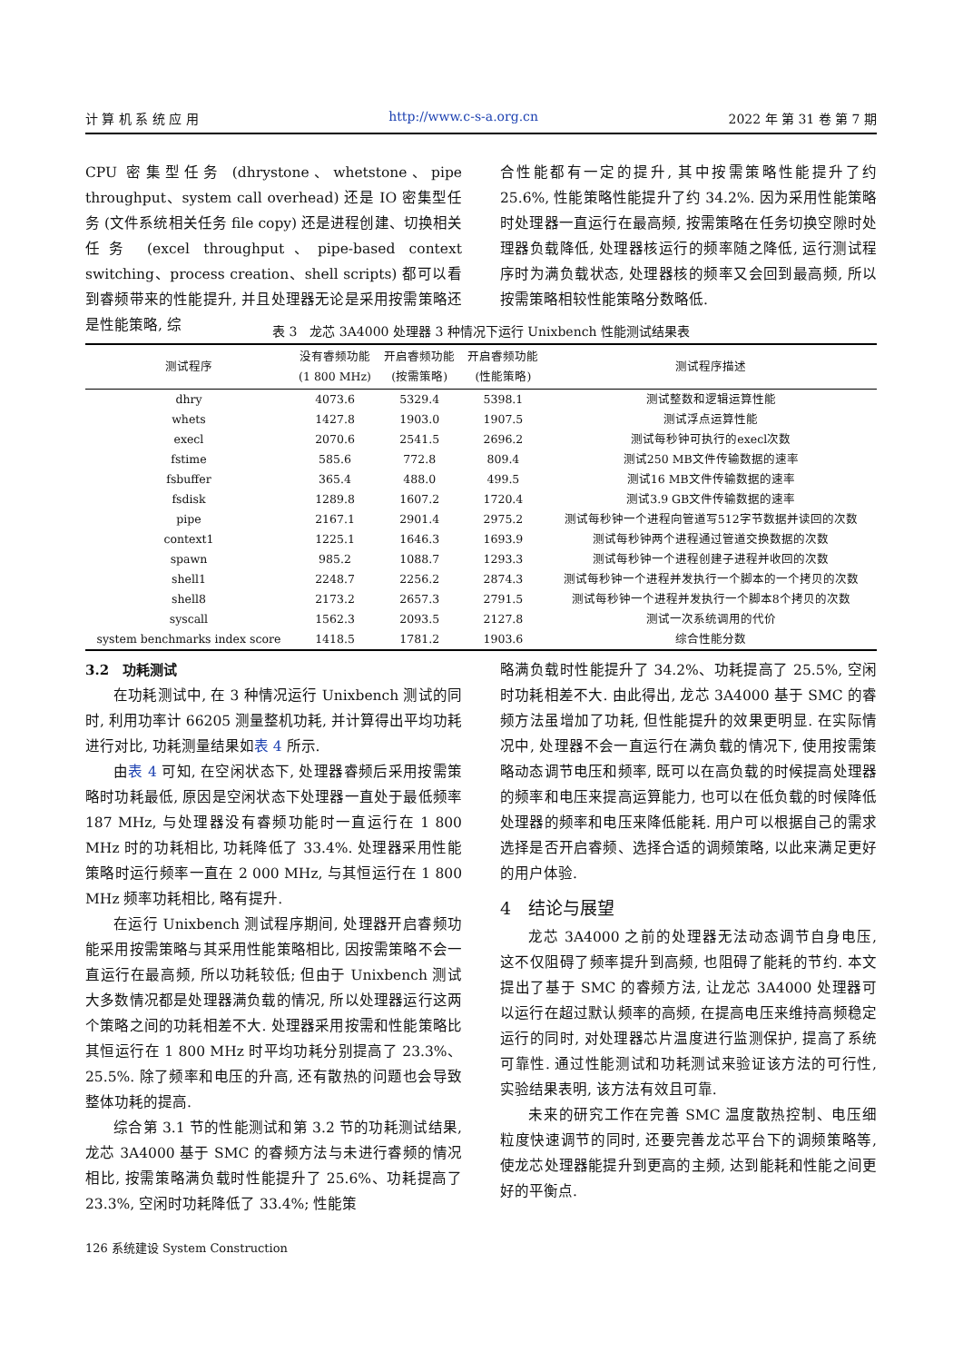计 算 机 系 统 应 用 http://www.c-s-a.org.cn 2022 年 第 31 卷 第 7 期
CPU 密集型任务 (dhrystone、whetstone、pipe throughput、system call overhead) 还是 IO 密集型任务 (文件系统相关任务 file copy) 还是进程创建、切换相关任务 (excel throughput、pipe-based context switching、process creation、shell scripts) 都可以看到睿频带来的性能提升, 并且处理器无论是采用按需策略还是性能策略, 综
合性能都有一定的提升, 其中按需策略性能提升了约 25.6%, 性能策略性能提升了约 34.2%. 因为采用性能策略时处理器一直运行在最高频, 按需策略在任务切换空隙时处理器负载降低, 处理器核运行的频率随之降低, 运行测试程序时为满负载状态, 处理器核的频率又会回到最高频, 所以按需策略相较性能策略分数略低.
表 3　龙芯 3A4000 处理器 3 种情况下运行 Unixbench 性能测试结果表
| 测试程序 | 没有睿频功能 (1 800 MHz) | 开启睿频功能 (按需策略) | 开启睿频功能 (性能策略) | 测试程序描述 |
| --- | --- | --- | --- | --- |
| dhry | 4073.6 | 5329.4 | 5398.1 | 测试整数和逻辑运算性能 |
| whets | 1427.8 | 1903.0 | 1907.5 | 测试浮点运算性能 |
| execl | 2070.6 | 2541.5 | 2696.2 | 测试每秒钟可执行的execl次数 |
| fstime | 585.6 | 772.8 | 809.4 | 测试250 MB文件传输数据的速率 |
| fsbuffer | 365.4 | 488.0 | 499.5 | 测试16 MB文件传输数据的速率 |
| fsdisk | 1289.8 | 1607.2 | 1720.4 | 测试3.9 GB文件传输数据的速率 |
| pipe | 2167.1 | 2901.4 | 2975.2 | 测试每秒钟一个进程向管道写512字节数据并读回的次数 |
| context1 | 1225.1 | 1646.3 | 1693.9 | 测试每秒钟两个进程通过管道交换数据的次数 |
| spawn | 985.2 | 1088.7 | 1293.3 | 测试每秒钟一个进程创建子进程并收回的次数 |
| shell1 | 2248.7 | 2256.2 | 2874.3 | 测试每秒钟一个进程并发执行一个脚本的一个拷贝的次数 |
| shell8 | 2173.2 | 2657.3 | 2791.5 | 测试每秒钟一个进程并发执行一个脚本8个拷贝的次数 |
| syscall | 1562.3 | 2093.5 | 2127.8 | 测试一次系统调用的代价 |
| system benchmarks index score | 1418.5 | 1781.2 | 1903.6 | 综合性能分数 |
3.2　功耗测试
在功耗测试中, 在 3 种情况运行 Unixbench 测试的同时, 利用功率计 66205 测量整机功耗, 并计算得出平均功耗进行对比, 功耗测量结果如表 4 所示.
由表 4 可知, 在空闲状态下, 处理器睿频后采用按需策略时功耗最低, 原因是空闲状态下处理器一直处于最低频率 187 MHz, 与处理器没有睿频功能时一直运行在 1 800 MHz 时的功耗相比, 功耗降低了 33.4%. 处理器采用性能策略时运行频率一直在 2 000 MHz, 与其恒运行在 1 800 MHz 频率功耗相比, 略有提升.
在运行 Unixbench 测试程序期间, 处理器开启睿频功能采用按需策略与其采用性能策略相比, 因按需策略不会一直运行在最高频, 所以功耗较低; 但由于 Unixbench 测试大多数情况都是处理器满负载的情况, 所以处理器运行这两个策略之间的功耗相差不大. 处理器采用按需和性能策略比其恒运行在 1 800 MHz 时平均功耗分别提高了 23.3%、25.5%. 除了频率和电压的升高, 还有散热的问题也会导致整体功耗的提高.
综合第 3.1 节的性能测试和第 3.2 节的功耗测试结果, 龙芯 3A4000 基于 SMC 的睿频方法与未进行睿频的情况相比, 按需策略满负载时性能提升了 25.6%、功耗提高了 23.3%, 空闲时功耗降低了 33.4%; 性能策
略满负载时性能提升了 34.2%、功耗提高了 25.5%, 空闲时功耗相差不大. 由此得出, 龙芯 3A4000 基于 SMC 的睿频方法虽增加了功耗, 但性能提升的效果更明显. 在实际情况中, 处理器不会一直运行在满负载的情况下, 使用按需策略动态调节电压和频率, 既可以在高负载的时候提高处理器的频率和电压来提高运算能力, 也可以在低负载的时候降低处理器的频率和电压来降低能耗. 用户可以根据自己的需求选择是否开启睿频、选择合适的调频策略, 以此来满足更好的用户体验.
4　结论与展望
龙芯 3A4000 之前的处理器无法动态调节自身电压, 这不仅阻碍了频率提升到高频, 也阻碍了能耗的节约. 本文提出了基于 SMC 的睿频方法, 让龙芯 3A4000 处理器可以运行在超过默认频率的高频, 在提高电压来维持高频稳定运行的同时, 对处理器芯片温度进行监测保护, 提高了系统可靠性. 通过性能测试和功耗测试来验证该方法的可行性, 实验结果表明, 该方法有效且可靠.
未来的研究工作在完善 SMC 温度散热控制、电压细粒度快速调节的同时, 还要完善龙芯平台下的调频策略等, 使龙芯处理器能提升到更高的主频, 达到能耗和性能之间更好的平衡点.
126 系统建设 System Construction